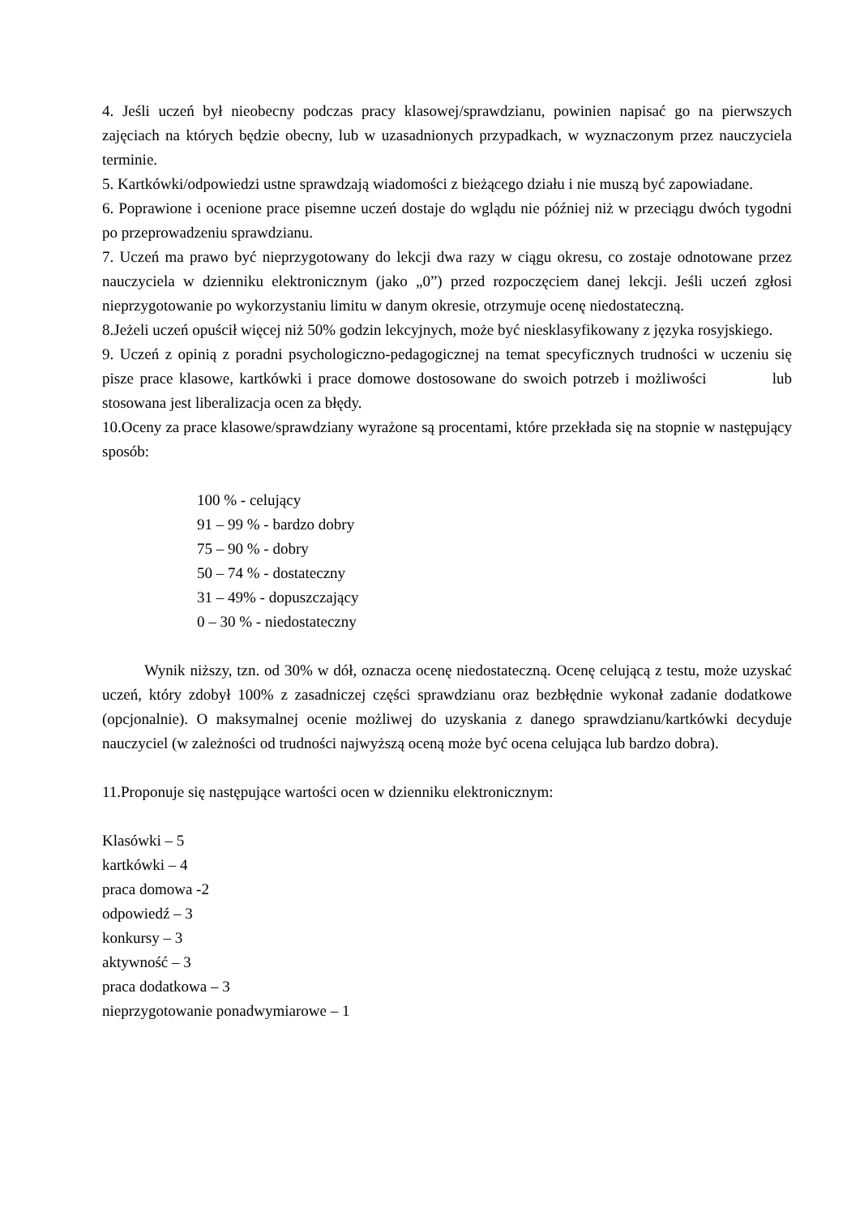4. Jeśli uczeń był nieobecny podczas pracy klasowej/sprawdzianu, powinien napisać go na pierwszych zajęciach na których będzie obecny, lub w uzasadnionych przypadkach, w wyznaczonym przez nauczyciela terminie.
5. Kartkówki/odpowiedzi ustne sprawdzają wiadomości z bieżącego działu i nie muszą być zapowiadane.
6. Poprawione i ocenione prace pisemne uczeń dostaje do wglądu nie później niż w przeciągu dwóch tygodni po przeprowadzeniu sprawdzianu.
7. Uczeń ma prawo być nieprzygotowany do lekcji dwa razy w ciągu okresu, co zostaje odnotowane przez nauczyciela w dzienniku elektronicznym (jako „0”) przed rozpoczęciem danej lekcji. Jeśli uczeń zgłosi nieprzygotowanie po wykorzystaniu limitu w danym okresie, otrzymuje ocenę niedostateczną.
8.Jeżeli uczeń opuścił więcej niż 50% godzin lekcyjnych, może być niesklasyfikowany z języka rosyjskiego.
9. Uczeń z opinią z poradni psychologiczno-pedagogicznej na temat specyficznych trudności w uczeniu się pisze prace klasowe, kartkówki i prace domowe dostosowane do swoich potrzeb i możliwości lub stosowana jest liberalizacja ocen za błędy.
10.Oceny za prace klasowe/sprawdziany wyrażone są procentami, które przekłada się na stopnie w następujący sposób:
100 % - celujący
91 – 99 % - bardzo dobry
75 – 90 % - dobry
50 – 74 % - dostateczny
31 – 49% - dopuszczający
0 – 30 % - niedostateczny
Wynik niższy, tzn. od 30% w dół, oznacza ocenę niedostateczną. Ocenę celującą z testu, może uzyskać uczeń, który zdobył 100% z zasadniczej części sprawdzianu oraz bezbłędnie wykonał zadanie dodatkowe (opcjonalnie). O maksymalnej ocenie możliwej do uzyskania z danego sprawdzianu/kartkówki decyduje nauczyciel (w zależności od trudności najwyższą oceną może być ocena celująca lub bardzo dobra).
11.Proponuje się następujące wartości ocen w dzienniku elektronicznym:
Klasówki – 5
kartkówki – 4
praca domowa -2
odpowiedź – 3
konkursy – 3
aktywność – 3
praca dodatkowa – 3
nieprzygotowanie ponadwymiarowe – 1